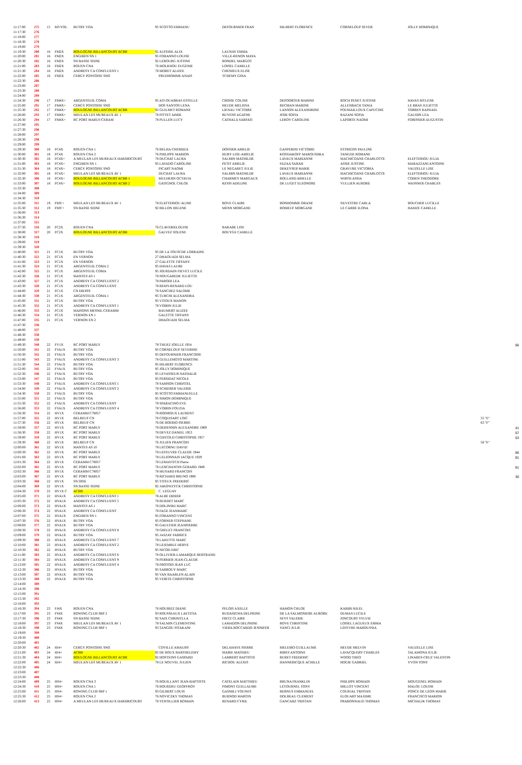| 11:17:00 | 275 | 15 | MVYOL | BUTRY VOA | 95 SCOTTO EMMANU | DEFOURNIER FRAN | HILBERT FLORENCE | CORNELOUP SEVER | JOLLY DOMINIQUE | |
| 11:17:30 | 276 | | | | | | | | | |
| 11:18:00 | 277 | | | | | | | | | |
| 11:18:30 | 278 | | | | | | | | | |
| 11:19:00 | 279 | | | | | | | | | |
| 11:19:30 | 280 | 16 | FM2X | BOULOGNE BILLANCOURT ACBB | 92 AUFERIL ALIX | LAUNAY EMMA | | | | |
| 11:20:00 | 281 | 16 | FM2X | ENGHIEN SN 1 | 95 FOHANNO LOUISE | VILLE-RENON MAYA | | | | |
| 11:20:30 | 282 | 16 | FM2X | SN BASSE SEINE | 92 LEBOURG JUSTINE | RONDEL MARGOT | | | | |
| 11:21:00 | 283 | 16 | FM2X | ROUEN CNA | 76 MOLKHOU EUGENIE | LOISEL CAMILLE | | | | |
| 11:21:30 | 284 | 16 | FM2X | ANDRESY CA CONFLUENT 1 | 78 MORET ALIZEE | CHENIEUX ELISE | | | | |
| 11:22:00 | 285 | 16 | FM2X | CERGY PONTOISE SNO | PRUDHOMME ANAIS | TCHEMY GINA | | | | |
| 11:22:30 | 286 | | | | | | | | | |
| 11:23:00 | 287 | | | | | | | | | |
| 11:23:30 | 288 | | | | | | | | | |
| 11:24:00 | 289 | | | | | | | | | |
| 11:24:30 | 290 | 17 | FM4X+ | ARGENTEUIL COMA | 95 AIT-OUABBAS ESTELLE | CROISE COLINE | DEPOORTER MARINE | ROCH PENET JUSTINE | HAVAS MYLENE | |
| 11:25:00 | 291 | 17 | FM4X+ | CERGY PONTOISE SNO | DOS SANTOS LENA | HEUDE MELISSA | RECMAN MARINE | ALLENBACH TANIA | LE BRAS JULIETTE | |
| 11:25:30 | 292 | 17 | FM4X+ | BOULOGNE BILLANCOURT ACBB | 92 GUILMET ROMANE | LIENAU VICTOIRE | LANSON ALEXANDRINE | POUMAILLOUX CAPUCINE | TORRES RAPHAEL | |
| 11:26:00 | 293 | 17 | FM4X+ | MEULAN LES MUREAUX AV 1 | 78 PITTET AIMIE | BUYENS AGATHE | JFIRI SOFIA | RAZANI SOFIA | GAUDIN LEA | |
| 11:26:30 | 294 | 17 | FM4X+ | RC PORT MARLY/CERAM | 78 PULLEN LUCY | CATHALA SARFATI | LEROY CAROLINE | LAPORTE NAOMI | FORISSIER AUGUSTIN | |
| 11:27:00 | 295 | | | | | | | | | |
| 11:27:30 | 296 | | | | | | | | | |
| 11:28:00 | 297 | | | | | | | | | |
| 11:28:30 | 298 | | | | | | | | | |
| 11:29:00 | 299 | | | | | | | | | |
| 11:29:30 | 300 | 18 | FC4X | ROUEN CNA 1 | 76 BELHA CHEMIIZA | DOSSIER AMELIE | GASPERINI VICTOIRE | ESTRIGOS PAULINE | | |
| 11:30:00 | 301 | 18 | FC4X | ROUEN CNA 2 | 76 PHILIPPE MARION | HUBY LISE-AMELIE | KOSSIAKOFF MAROUSHKA | TANEZIE ROMANE | | |
| 11:30:30 | 302 | 18 | FC4X+ | A MEULAN LES MUREAUX HARDRICOURT | 78 DUCHAT LAURA | SALMIN MATHILDE | LAVAUX MARIANNE | MACHICOANE CHARLOTTE | ELEFTERIOU JULIA | |
| 11:31:00 | 303 | 18 | FC4X+ | ENGHIEN SN 1 | 95 LAVADO CAROLINE | PETIT AMELIE | FAZAA SARAH | ASSIE JUSTINE | MARAZZANI ANTOINE | |
| 11:31:30 | 304 | 18 | FC4X+ | CERGY PONTOISE SNO | PICART NAOMI | LE NEGARET JULIE | DEKEYSER MARIE | GRAVURE VICTORIA | VAUZELLE LISE | |
| 11:32:00 | 305 | 18 | FC4X+ | MEULAN LES MUREAUX AV 1 | DUCHAT LAURA | SALMIN MATHILDE | LAVAUX MARIANNE | MACHICOANE CHARLOTTE | ELEFTERIOU JULIA | |
| 11:32:30 | 306 | 18 | FC4X+ | BOULOGNE BILLANCOURT ACBB 1 | MULHERN OCTAVIA | CHARMEY MARGAUX | ROLLAND ARIELLE | WIRTH ASSIA | COHEN THEODORE | |
| 11:33:00 | 307 | 18 | FC4X+ | BOULOGNE BILLANCOURT ACBB 2 | GATIGNOL CHLOE | KESPI ADELINE | DE LUGET ELEONORE | VULLIEN AURORE | WASSNER CHARLES | |
| 11:33:30 | 308 | | | | | | | | | |
| 11:34:00 | 309 | | | | | | | | | |
| 11:34:30 | 310 | | | | | | | | | |
| 11:35:00 | 311 | 19 | FMY+ | MEULAN LES MUREAUX AV 1 | 78 ELEFTERIOU ALINE | BOVE CLAIRE | BONHOMME ORANE | SILVESTRE CARLA | BOUCHER LUCILLE | |
| 11:35:30 | 312 | 19 | FMY+ | SN BASSE SEINE | 92 BILLON HELENE | MENN MORGANE | ROMEUF MORGANE | LE CARRE ILONA | HAMZE CAMILLE | |
| 11:36:00 | 313 | | | | | | | | | |
| 11:36:30 | 314 | | | | | | | | | |
| 11:37:00 | 315 | | | | | | | | | |
| 11:37:30 | 316 | 20 | FC2X | ROUEN CNA | 76 CLAVERIELOUISE | BARABE LISE | | | | |
| 11:38:00 | 317 | 20 | FC2X | BOULOGNE BILLANCOURT ACBB | GALVEZ SOLENE | BOUYGE CAMILLE | | | | |
| 11:38:30 | 318 | | | | | | | | | |
| 11:39:00 | 319 | | | | | | | | | |
| 11:39:30 | 320 | | | | | | | | | |
| 11:40:00 | 321 | 21 | FC1X | BUTRY VOA | 95 DE LA TOUSCHE LORRAINE | | | | | |
| 11:40:30 | 322 | 21 | FC1X | EN VERNON | 27 DHAOUADI SELMA | | | | | |
| 11:41:00 | 323 | 21 | FC1X | EN VERNON | 27 GALETTE TIFFANY | | | | | |
| 11:41:30 | 324 | 21 | FC1X | ARGENTEUIL COMA 2 | 95 HAVAS LAURE | | | | | |
| 11:42:00 | 325 | 21 | FC1X | ARGENTEUIL COMA | 95 JOURDAIN FIEVET LUCILE | | | | | |
| 11:42:30 | 326 | 21 | FC1X | MANTES AS 1 | 78 NOUGAREDE JULIETTE | | | | | |
| 11:43:00 | 327 | 21 | FC1X | ANDRESY CA CONFLUENT 2 | 78 PARODI LEA | | | | | |
| 11:43:30 | 328 | 21 | FC1X | ANDRESY CA CONFLUENT | 78 REMY-RENARD LOU | | | | | |
| 11:44:00 | 329 | 21 | FC1X | CN DIEPPE | 76 SANCHEZ SALOME | | | | | |
| 11:44:30 | 330 | 21 | FC1X | ARGENTEUIL COMA 1 | 95 TURCHI ALEXANDRA | | | | | |
| 11:45:00 | 331 | 21 | FC1X | BUTRY VOA | 95 VITOUX MANON | | | | | |
| 11:45:30 | 332 | 21 | FC1X | ANDRESY CA CONFLUENT 1 | 78 VOIRIN JULIE | | | | | |
| 11:46:00 | 333 | 21 | FC1X | MAISONS MESNIL CERAMM | BAUMERT ALIZEE | | | | | |
| 11:46:30 | 334 | 21 | FC1X | VERNON EN 1 | GALETTE TIFFANY | | | | | |
| 11:47:00 | 335 | 21 | FC1X | VERNON EN 2 | DHAOUADI SELMA | | | | | |
| 11:47:30 | 336 | | | | | | | | | |
| 11:48:00 | 337 | | | | | | | | | |
| 11:48:30 | 338 | | | | | | | | | |
| 11:49:00 | 339 | | | | | | | | | |
| 11:49:30 | 340 | 22 | FV1X | RC PORT MARLY | 78 THUEZ JOELLE 1954 | | | | | 56 |
| 11:50:00 | 341 | 22 | FVA1X | BUTRY VOA | 95 CORNELOUP SEVERINE | | | | | |
| 11:50:30 | 342 | 22 | FVA1X | BUTRY VOA | 95 DEFOURNIER FRANCOISE | | | | | |
| 11:51:00 | 343 | 22 | FVA1X | ANDRESY CA CONFLUENT 3 | 78 GUILLEMOTO MARTINE | | | | | |
| 11:51:30 | 344 | 22 | FVA1X | BUTRY VOA | 95 HILBERT FLORENCE | | | | | |
| 11:52:00 | 345 | 22 | FVA1X | BUTRY VOA | 95 JOLLY DOMINIQUE | | | | | |
| 11:52:30 | 346 | 22 | FVA1X | BUTRY VOA | 95 LEVASSEUR NATHALIE | | | | | |
| 11:53:00 | 347 | 22 | FVA1X | BUTRY VOA | 95 PERSIDAT NICOLE | | | | | |
| 11:53:30 | 348 | 22 | FVA1X | ANDRESY CA CONFLUENT 1 | 78 SAMSON CHRISTEL | | | | | |
| 11:54:00 | 349 | 22 | FVA1X | ANDRESY CA CONFLUENT 2 | 78 SCHIEBER VALERIE | | | | | |
| 11:54:30 | 350 | 22 | FVA1X | BUTRY VOA | 95 SCOTTO EMMANUELLE | | | | | |
| 11:55:00 | 351 | 22 | FVA1X | BUTRY VOA | 95 SIMON DOMINIQUE | | | | | |
| 11:55:30 | 352 | 22 | FVA1X | ANDRESY CA CONFLUENT | 78 SPARACINO EVE | | | | | |
| 11:56:00 | 353 | 22 | FVA1X | ANDRESY CA CONFLUENT 4 | 78 VOIRIN FOUZIA | | | | | |
| 11:56:30 | 354 | 22 | HV1X | CERAMM C78057 | 78 BOISROUX LAURENT | | | | | |
| 11:57:00 | 355 | 22 | HV1X | BELBEUF CN | 76 COQUISART LOIC | | | | | 55 "E" |
| 11:57:30 | 356 | 22 | HV1X | BELBEUF CN | 76 DE BOERIO PIERRE | | | | | 63 "F" |
| 11:58:00 | 357 | 22 | HV1X | RC PORT MARLY | 78 DEHENNIN ALEXANDRE 1969 | | | | | 41 |
| 11:58:30 | 358 | 22 | HV1X | RC PORT MARLY | 78 DEVEZ DANIEL 1953 | | | | | 57 |
| 11:59:00 | 359 | 22 | HV1X | RC PORT MARLY | 78 GIECOLD CHRISTOPHE 1957 | | | | | 53 |
| 11:59:30 | 360 | 22 | HV1X | BELBEUF CN | 76 JULIEN FRANCOIS | | | | | 58 "E" |
| 12:00:00 | 361 | 22 | HV1X | MANTES AS 10 | 78 LECORNU DAVID | | | | | |
| 12:00:30 | 362 | 22 | HV1X | RC PORT MARLY | 78 LEFEUVRE CLAUDE 1944 | | | | | 66 |
| 12:01:00 | 363 | 22 | HV1X | RC PORT MARLY | 78 LELIONNAIS JACQUE 1929 | | | | | 81 |
| 12:01:30 | 364 | 22 | HV1X | CERAMM C78057 | 78 LEMAYITCH Pierre | | | | | |
| 12:02:00 | 365 | 22 | HV1X | RC PORT MARLY | 78 LENCHANTIN GERARD 1949 | | | | | 61 |
| 12:02:30 | 366 | 22 | HV1X | CERAMM C78057 | 78 MUSARD FRANCOIS | | | | | |
| 12:03:00 | 367 | 22 | HV1X | RC PORT MARLY | 78 RICHARD BRUNO 1980 | | | | | 30 |
| 12:03:30 | 368 | 22 | HV1X | SN OISE | 95 TITEUX FREDERIC | | | | | |
| 12:04:00 | 369 | 22 | HV1X | SN BASSE SEINE | 92 JAKOWZYCK CHRISTOPHE | | | | | |
| 12:04:30 | 370 | 22 | HV1X C | ACBB | C. LEGUAY | | | | | |
| 12:05:00 | 371 | 22 | HVA1X | ANDRESY CA CONFLUENT 1 | 78 ALBE DIDIER | | | | | |
| 12:05:30 | 372 | 22 | HVA1X | ANDRESY CA CONFLUENT 5 | 78 BURDET MARC | | | | | |
| 12:06:00 | 373 | 22 | HVA1X | MANTES AS 1 | 78 DOLINSKI MARC | | | | | |
| 12:06:30 | 374 | 22 | HVA1X | ANDRESY CA CONFLUENT | 78 FAGE JEANMARC | | | | | |
| 12:07:00 | 375 | 22 | HVA1X | ENGHIEN SN 1 | 95 FOHANNO VINCENT | | | | | |
| 12:07:30 | 376 | 22 | HVA1X | BUTRY VOA | 95 FORNER STEPHANE | | | | | |
| 12:08:00 | 377 | 22 | HVA1X | BUTRY VOA | 95 GAULTIER JEANPIERRE | | | | | |
| 12:08:30 | 378 | 22 | HVA1X | ANDRESY CA CONFLUENT 8 | 78 GRELET FRANCOIS | | | | | |
| 12:09:00 | 379 | 22 | HVA1X | BUTRY VOA | 95 JASZAY FABRICE | | | | | |
| 12:09:30 | 380 | 22 | HVA1X | ANDRESY CA CONFLUENT 7 | 78 LAHUTTE MARC | | | | | |
| 12:10:00 | 381 | 22 | HVA1X | ANDRESY CA CONFLUENT 2 | 78 LEJEMBLE HERVE | | | | | |
| 12:10:30 | 382 | 22 | HVA1X | BUTRY VOA | 95 NICOD ERIC | | | | | |
| 12:11:00 | 383 | 22 | HVA1X | ANDRESY CA CONFLUENT 6 | 78 OLLIVIER-LAMARQUE BERTRAND | | | | | |
| 12:11:30 | 384 | 22 | HVA1X | ANDRESY CA CONFLUENT 9 | 78 PERRIER JEAN-CLAUDE | | | | | |
| 12:12:00 | 385 | 22 | HVA1X | ANDRESY CA CONFLUENT 4 | 78 PROTOIS JEAN LUC | | | | | |
| 12:12:30 | 386 | 22 | HVA1X | BUTRY VOA | 95 SARROUY MARC | | | | | |
| 12:13:00 | 387 | 22 | HVA1X | BUTRY VOA | 95 VAN BAARLEN ALAIN | | | | | |
| 12:13:30 | 388 | 22 | HVA1X | BUTRY VOA | 95 VERITE CHRISTOPHE | | | | | |
| 12:14:00 | 389 | | | | | | | | | |
| 12:14:30 | 390 | | | | | | | | | |
| 12:15:00 | 391 | | | | | | | | | |
| 12:15:30 | 392 | | | | | | | | | |
| 12:16:00 | 393 | | | | | | | | | |
| 12:16:30 | 394 | 23 | FJ4X | ROUEN CNA | 76 HOURIEZ DIANE | PELOIS AXELLE | HAMON CHLOE | KABIRI HILEL | | |
| 12:17:00 | 395 | 23 | FS4X | ROWING CLUB SRP 2 | 93 ROUSSEAUX LAETITIA | RUDASIGWA DELPHINE | DE LA SALMONIERE AURORE | DUMAS LUCILE | | |
| 12:17:30 | 396 | 23 | FS4X | SN BASSE SEINE | 92 SAIX CHRISITLLA | FRITZ CLAIRE | SEYS VALERIE | JONCOURT SYLVIE | | |
| 12:18:00 | 397 | 23 | FS4X | MEULAN LES MUREAUX AV 1 | 78 SALMIN CLEMENTINE | LAMADON DELPHINE | BOVE CHRISTINE | LOISEL LAGUEUX EMMA | | |
| 12:18:30 | 398 | 23 | FS4X | ROWING CLUB SRP 1 | 93 TANGOU PITAKANI | VIERA BOCCARDO JENNIFER | YANCI JULIE | LEFEVRE MAROUSSIA | | |
| 12:19:00 | 399 | | | | | | | | | |
| 12:19:30 | 400 | | | | | | | | | |
| 12:20:00 | 401 | | | | | | | | | |
| 12:20:30 | 402 | 24 | HJ4+ | CERGY PONTOISE SNO | COVILLE AMAURY | DELAHAYE PIERRE | MELEIRO GUILLAUME | HEUDE MELVIN | VAUZELLE LISE | |
| 12:21:00 | 403 | 24 | HJ4+ | ACBB | 92 DE ROUX BARTHELEMY | MAIRE MATHIEU | RIBES ANTOINE | LAVACQUERY CHARLES | TALAMONA JULIE | |
| 12:21:30 | 404 | 24 | HJ4+ | BOULOGNE BILLANCOURT ACBB | 92 HOSTEINS GASPARD | LAMBERT BAPTISTE | BURET FREDERIC | WOOD THEO | LINARES-CRUZ VALENTIN | |
| 12:22:00 | 405 | 24 | HJ4+ | MEULAN LES MUREAUX AV 1 | 78 LE NOUVEL JULIEN | RICHOU ALEXIS | HANNEBICQUE ACHILLE | HOGIE GABRIEL | YVON TONY | |
| 12:22:30 | 406 | | | | | | | | | |
| 12:23:00 | 407 | | | | | | | | | |
| 12:23:30 | 408 | | | | | | | | | |
| 12:24:00 | 409 | 25 | HS4+ | ROUEN CNA 3 | 76 BOUILLANT JEAN-BAPTISTE | CATELAIN MATTHIEU | BRUNA FRANKLIN | PHILIPPE ROMAIN | MOUGENEL ROMAIN | |
| 12:24:30 | 410 | 25 | HS4+ | ROUEN CNA 1 | 76 BOURDEU GEOFFROY | PIMONT GUILLAUME | LETOURNEL TONY | MILLOT VINCENT | MALOU LOUISE | |
| 12:25:00 | 411 | 25 | HS4+ | ROWING CLUB SRP 1 | 93 GILBERT LOUIS | GASMILI YOUNES | BERNUS EMMANUEL | COURJAL TRISTAN | PONCE DE LEON MARIE | |
| 12:25:30 | 412 | 25 | HS4+ | ROUEN CNA 2 | 76 NOVICZKY THOMAS | BURNOD MARTIN | DOLBEAU CLEMENT | ELOUART MAXIME | FRANCISCO MARION | |
| 12:26:00 | 413 | 25 | HS4+ | A MEULAN LES MUREAUX HARDRICOURT | 78 TENTILLIER ROMAIN | RENARD CYRIL | GANCARZ TRISTAN | PRABONNAUD THOMAS | MICHALIK THOMAS | |